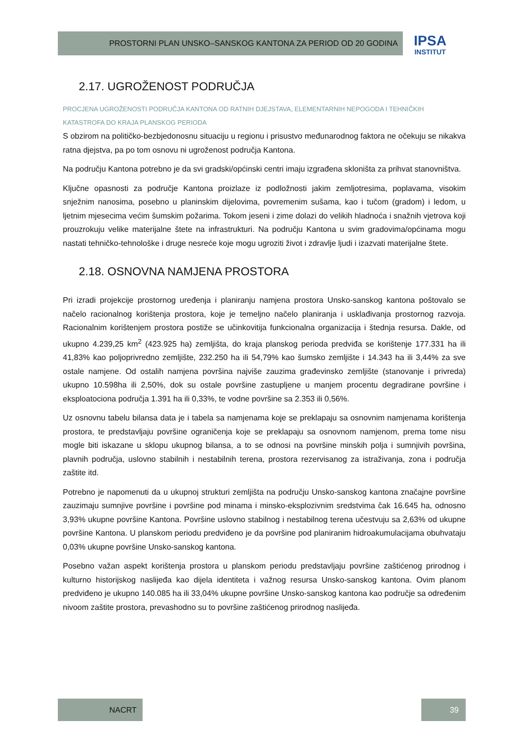PROSTORNI PLAN UNSKO–SANSKOG KANTONA ZA PERIOD OD 20 GODINA
IPSA
INSTITUT
2.17. UGROŽENOST PODRUČJA
PROCJENA UGROŽENOSTI PODRUČJA KANTONA OD RATNIH DJEJSTAVA, ELEMENTARNIH NEPOGODA I TEHNIČKIH KATASTROFA DO KRAJA PLANSKOG PERIODA
S obzirom na političko-bezbjedonosnu situaciju u regionu i prisustvo međunarodnog faktora ne očekuju se nikakva ratna djejstva, pa po tom osnovu ni ugroženost područja Kantona.
Na području Kantona potrebno je da svi gradski/općinski centri imaju izgrađena skloništa za prihvat stanovništva.
Ključne opasnosti za područje Kantona proizlaze iz podložnosti jakim zemljotresima, poplavama, visokim snježnim nanosima, posebno u planinskim dijelovima, povremenim sušama, kao i tučom (gradom) i ledom, u ljetnim mjesecima većim šumskim požarima. Tokom jeseni i zime dolazi do velikih hladnoća i snažnih vjetrova koji prouzrokuju velike materijalne štete na infrastrukturi. Na području Kantona u svim gradovima/općinama mogu nastati tehničko-tehnološke i druge nesreće koje mogu ugroziti život i zdravlje ljudi i izazvati materijalne štete.
2.18. OSNOVNA NAMJENA PROSTORA
Pri izradi projekcije prostornog uređenja i planiranju namjena prostora Unsko-sanskog kantona poštovalo se načelo racionalnog korištenja prostora, koje je temeljno načelo planiranja i usklađivanja prostornog razvoja. Racionalnim korištenjem prostora postiže se učinkovitija funkcionalna organizacija i štednja resursa. Dakle, od ukupno 4.239,25 km<sup>2</sup> (423.925 ha) zemljišta, do kraja planskog perioda predviđa se korištenje 177.331 ha ili 41,83% kao poljoprivredno zemljište, 232.250 ha ili 54,79% kao šumsko zemljište i 14.343 ha ili 3,44% za sve ostale namjene. Od ostalih namjena površina najviše zauzima građevinsko zemljište (stanovanje i privreda) ukupno 10.598ha ili 2,50%, dok su ostale površine zastupljene u manjem procentu degradirane površine i eksploatociona područja 1.391 ha ili 0,33%, te vodne površine sa 2.353 ili 0,56%.
Uz osnovnu tabelu bilansa data je i tabela sa namjenama koje se preklapaju sa osnovnim namjenama korištenja prostora, te predstavljaju površine ograničenja koje se preklapaju sa osnovnom namjenom, prema tome nisu mogle biti iskazane u sklopu ukupnog bilansa, a to se odnosi na površine minskih polja i sumnjivih površina, plavnih područja, uslovno stabilnih i nestabilnih terena, prostora rezervisanog za istraživanja, zona i područja zaštite itd.
Potrebno je napomenuti da u ukupnoj strukturi zemljišta na području Unsko-sanskog kantona značajne površine zauzimaju sumnjive površine i površine pod minama i minsko-eksplozivnim sredstvima čak 16.645 ha, odnosno 3,93% ukupne površine Kantona. Površine uslovno stabilnog i nestabilnog terena učestvuju sa 2,63% od ukupne površine Kantona. U planskom periodu predviđeno je da površine pod planiranim hidroakumulacijama obuhvataju 0,03% ukupne površine Unsko-sanskog kantona.
Posebno važan aspekt korištenja prostora u planskom periodu predstavljaju površine zaštićenog prirodnog i kulturno historijskog naslijeđa kao dijela identiteta i važnog resursa Unsko-sanskog kantona. Ovim planom predviđeno je ukupno 140.085 ha ili 33,04% ukupne površine Unsko-sanskog kantona kao područje sa određenim nivoom zaštite prostora, prevashodno su to površine zaštićenog prirodnog naslijeđa.
NACRT 39